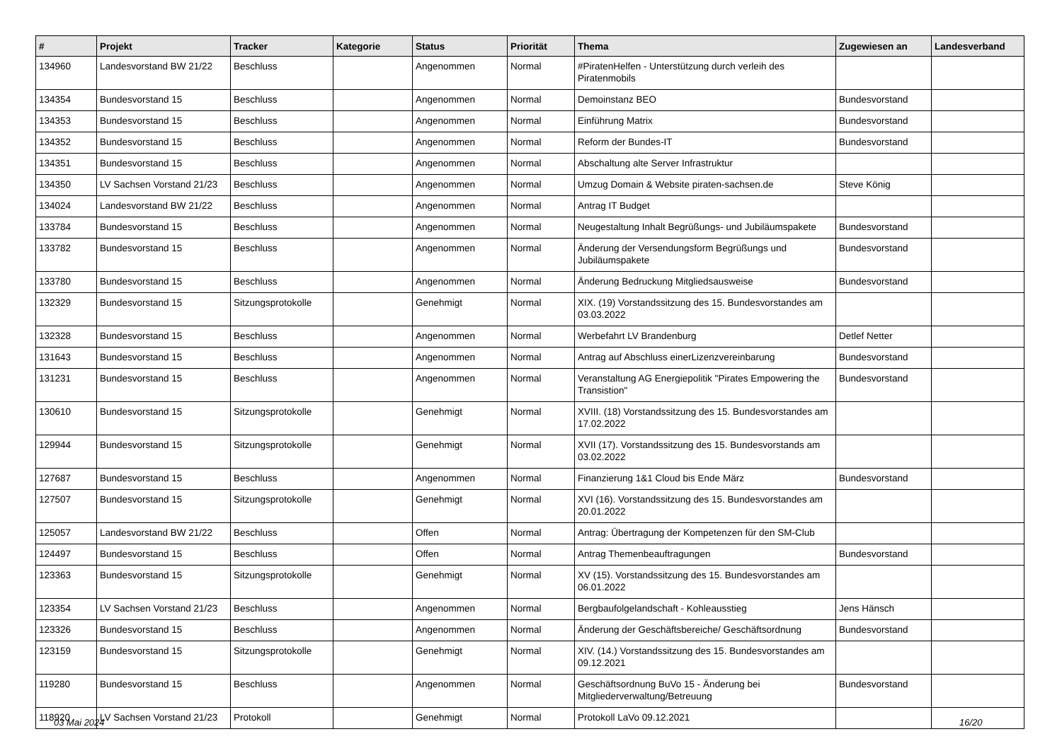| # | Projekt | Tracker | Kategorie | Status | Priorität | Thema | Zugewiesen an | Landesverband |
| --- | --- | --- | --- | --- | --- | --- | --- | --- |
| 134960 | Landesvorstand BW 21/22 | Beschluss | | Angenommen | Normal | #PiratenHelfen - Unterstützung durch verleih des Piratenmobils | | |
| 134354 | Bundesvorstand 15 | Beschluss | | Angenommen | Normal | Demoinstanz BEO | Bundesvorstand | |
| 134353 | Bundesvorstand 15 | Beschluss | | Angenommen | Normal | Einführung Matrix | Bundesvorstand | |
| 134352 | Bundesvorstand 15 | Beschluss | | Angenommen | Normal | Reform der Bundes-IT | Bundesvorstand | |
| 134351 | Bundesvorstand 15 | Beschluss | | Angenommen | Normal | Abschaltung alte Server Infrastruktur | | |
| 134350 | LV Sachsen Vorstand 21/23 | Beschluss | | Angenommen | Normal | Umzug Domain & Website piraten-sachsen.de | Steve König | |
| 134024 | Landesvorstand BW 21/22 | Beschluss | | Angenommen | Normal | Antrag IT Budget | | |
| 133784 | Bundesvorstand 15 | Beschluss | | Angenommen | Normal | Neugestaltung Inhalt Begrüßungs- und Jubiläumspakete | Bundesvorstand | |
| 133782 | Bundesvorstand 15 | Beschluss | | Angenommen | Normal | Änderung der Versendungsform Begrüßungs und Jubiläumspakete | Bundesvorstand | |
| 133780 | Bundesvorstand 15 | Beschluss | | Angenommen | Normal | Änderung Bedruckung Mitgliedsausweise | Bundesvorstand | |
| 132329 | Bundesvorstand 15 | Sitzungsprotokolle | | Genehmigt | Normal | XIX. (19) Vorstandssitzung des 15. Bundesvorstandes am 03.03.2022 | | |
| 132328 | Bundesvorstand 15 | Beschluss | | Angenommen | Normal | Werbefahrt LV Brandenburg | Detlef Netter | |
| 131643 | Bundesvorstand 15 | Beschluss | | Angenommen | Normal | Antrag auf Abschluss einerLizenzvereinbarung | Bundesvorstand | |
| 131231 | Bundesvorstand 15 | Beschluss | | Angenommen | Normal | Veranstaltung AG Energiepolitik "Pirates Empowering the Transistion" | Bundesvorstand | |
| 130610 | Bundesvorstand 15 | Sitzungsprotokolle | | Genehmigt | Normal | XVIII. (18) Vorstandssitzung des 15. Bundesvorstandes am 17.02.2022 | | |
| 129944 | Bundesvorstand 15 | Sitzungsprotokolle | | Genehmigt | Normal | XVII (17). Vorstandssitzung des 15. Bundesvorstands am 03.02.2022 | | |
| 127687 | Bundesvorstand 15 | Beschluss | | Angenommen | Normal | Finanzierung 1&1 Cloud bis Ende März | Bundesvorstand | |
| 127507 | Bundesvorstand 15 | Sitzungsprotokolle | | Genehmigt | Normal | XVI (16). Vorstandssitzung des 15. Bundesvorstandes am 20.01.2022 | | |
| 125057 | Landesvorstand BW 21/22 | Beschluss | | Offen | Normal | Antrag: Übertragung der Kompetenzen für den SM-Club | | |
| 124497 | Bundesvorstand 15 | Beschluss | | Offen | Normal | Antrag Themenbeauftragungen | Bundesvorstand | |
| 123363 | Bundesvorstand 15 | Sitzungsprotokolle | | Genehmigt | Normal | XV (15). Vorstandssitzung des 15. Bundesvorstandes am 06.01.2022 | | |
| 123354 | LV Sachsen Vorstand 21/23 | Beschluss | | Angenommen | Normal | Bergbaufolgelandschaft - Kohleausstieg | Jens Hänsch | |
| 123326 | Bundesvorstand 15 | Beschluss | | Angenommen | Normal | Änderung der Geschäftsbereiche/ Geschäftsordnung | Bundesvorstand | |
| 123159 | Bundesvorstand 15 | Sitzungsprotokolle | | Genehmigt | Normal | XIV. (14.) Vorstandssitzung des 15. Bundesvorstandes am 09.12.2021 | | |
| 119280 | Bundesvorstand 15 | Beschluss | | Angenommen | Normal | Geschäftsordnung BuVo 15 - Änderung bei Mitgliederverwaltung/Betreuung | Bundesvorstand | |
| 118920 | LV Sachsen Vorstand 21/23 | Protokoll | | Genehmigt | Normal | Protokoll LaVo 09.12.2021 | | |
03 Mai 2024 16/20